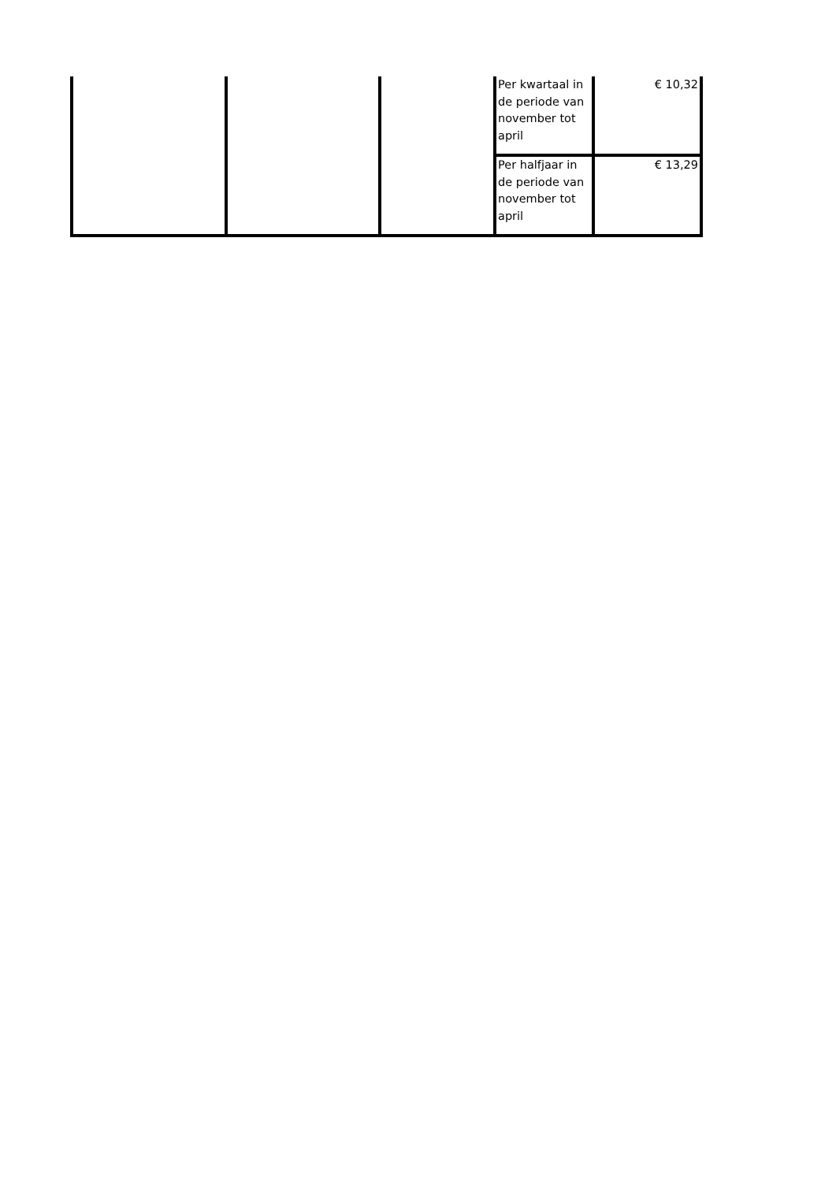| | | | Per kwartaal in de periode van november tot april | € 10,32 |
| | | | Per halfjaar in de periode van november tot april | € 13,29 |